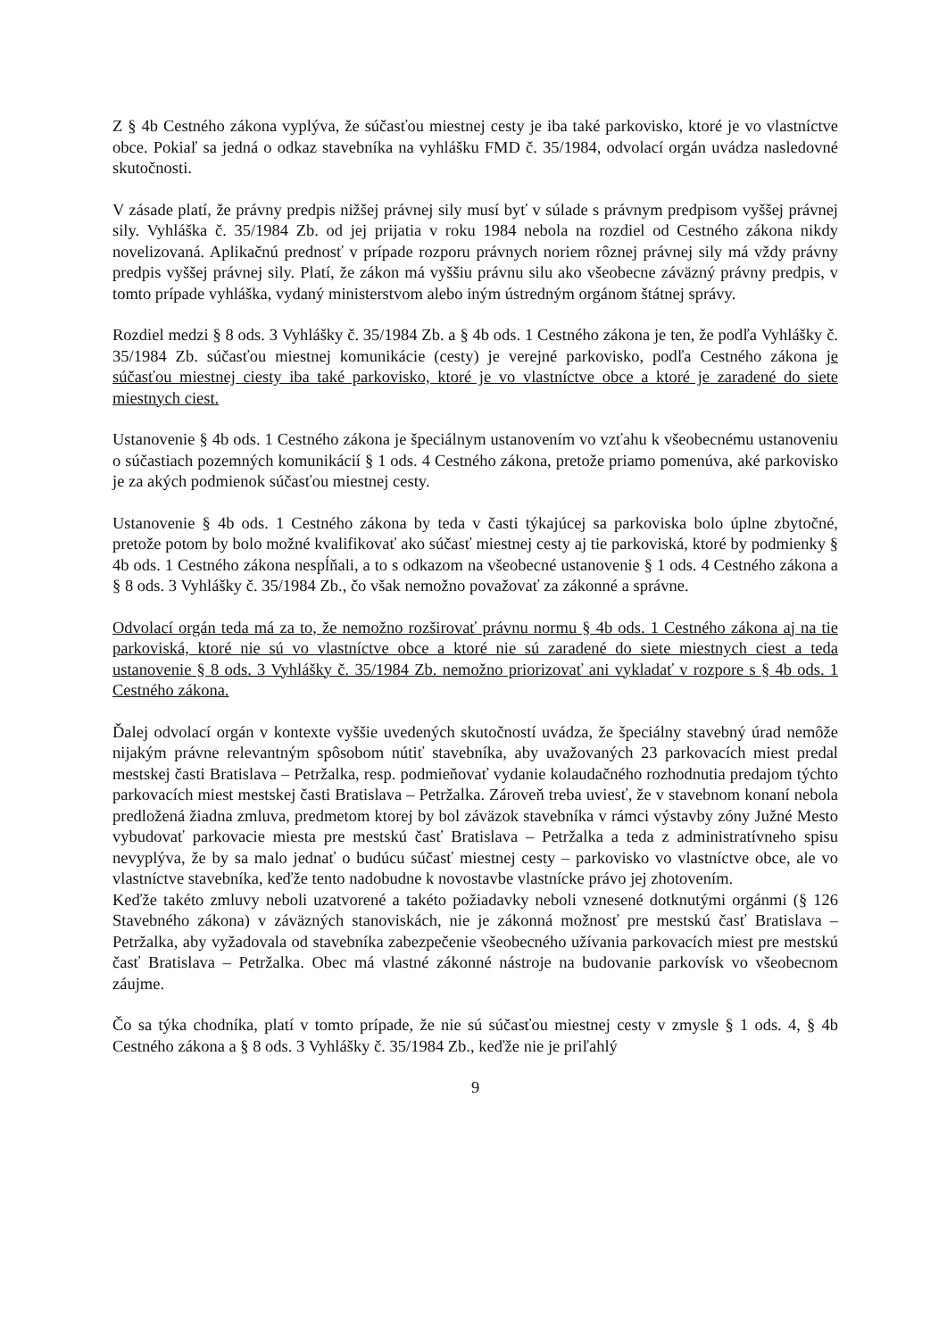Z § 4b Cestného zákona vyplýva, že súčasťou miestnej cesty je iba také parkovisko, ktoré je vo vlastníctve obce. Pokiaľ sa jedná o odkaz stavebníka na vyhlášku FMD č. 35/1984, odvolací orgán uvádza nasledovné skutočnosti.
V zásade platí, že právny predpis nižšej právnej sily musí byť v súlade s právnym predpisom vyššej právnej sily. Vyhláška č. 35/1984 Zb. od jej prijatia v roku 1984 nebola na rozdiel od Cestného zákona nikdy novelizovaná. Aplikačnú prednosť v prípade rozporu právnych noriem rôznej právnej sily má vždy právny predpis vyššej právnej sily. Platí, že zákon má vyššiu právnu silu ako všeobecne záväzný právny predpis, v tomto prípade vyhláška, vydaný ministerstvom alebo iným ústredným orgánom štátnej správy.
Rozdiel medzi § 8 ods. 3 Vyhlášky č. 35/1984 Zb. a § 4b ods. 1 Cestného zákona je ten, že podľa Vyhlášky č. 35/1984 Zb. súčasťou miestnej komunikácie (cesty) je verejné parkovisko, podľa Cestného zákona je súčasťou miestnej ciesty iba také parkovisko, ktoré je vo vlastníctve obce a ktoré je zaradené do siete miestnych ciest.
Ustanovenie § 4b ods. 1 Cestného zákona je špeciálnym ustanovením vo vzťahu k všeobecnému ustanoveniu o súčastiach pozemných komunikácií § 1 ods. 4 Cestného zákona, pretože priamo pomenúva, aké parkovisko je za akých podmienok súčasťou miestnej cesty.
Ustanovenie § 4b ods. 1 Cestného zákona by teda v časti týkajúcej sa parkoviska bolo úplne zbytočné, pretože potom by bolo možné kvalifikovať ako súčasť miestnej cesty aj tie parkoviská, ktoré by podmienky § 4b ods. 1 Cestného zákona nespĺňali, a to s odkazom na všeobecné ustanovenie § 1 ods. 4 Cestného zákona a § 8 ods. 3 Vyhlášky č. 35/1984 Zb., čo však nemožno považovať za zákonné a správne.
Odvolací orgán teda má za to, že nemožno rozširovať právnu normu § 4b ods. 1 Cestného zákona aj na tie parkoviská, ktoré nie sú vo vlastníctve obce a ktoré nie sú zaradené do siete miestnych ciest a teda ustanovenie § 8 ods. 3 Vyhlášky č. 35/1984 Zb. nemožno priorizovať ani vykladať v rozpore s § 4b ods. 1 Cestného zákona.
Ďalej odvolací orgán v kontexte vyššie uvedených skutočností uvádza, že špeciálny stavebný úrad nemôže nijakým právne relevantným spôsobom nútiť stavebníka, aby uvažovaných 23 parkovacích miest predal mestskej časti Bratislava – Petržalka, resp. podmieňovať vydanie kolaudačného rozhodnutia predajom týchto parkovacích miest mestskej časti Bratislava – Petržalka. Zároveň treba uviesť, že v stavebnom konaní nebola predložená žiadna zmluva, predmetom ktorej by bol záväzok stavebníka v rámci výstavby zóny Južné Mesto vybudovať parkovacie miesta pre mestskú časť Bratislava – Petržalka a teda z administratívneho spisu nevyplýva, že by sa malo jednať o budúcu súčasť miestnej cesty – parkovisko vo vlastníctve obce, ale vo vlastníctve stavebníka, keďže tento nadobudne k novostavbe vlastnícke právo jej zhotovením.
Keďže takéto zmluvy neboli uzatvorené a takéto požiadavky neboli vznesené dotknutými orgánmi (§ 126 Stavebného zákona) v záväzných stanoviskách, nie je zákonná možnosť pre mestskú časť Bratislava – Petržalka, aby vyžadovala od stavebníka zabezpečenie všeobecného užívania parkovacích miest pre mestskú časť Bratislava – Petržalka. Obec má vlastné zákonné nástroje na budovanie parkovísk vo všeobecnom záujme.
Čo sa týka chodníka, platí v tomto prípade, že nie sú súčasťou miestnej cesty v zmysle § 1 ods. 4, § 4b Cestného zákona a § 8 ods. 3 Vyhlášky č. 35/1984 Zb., keďže nie je priľahlý
9